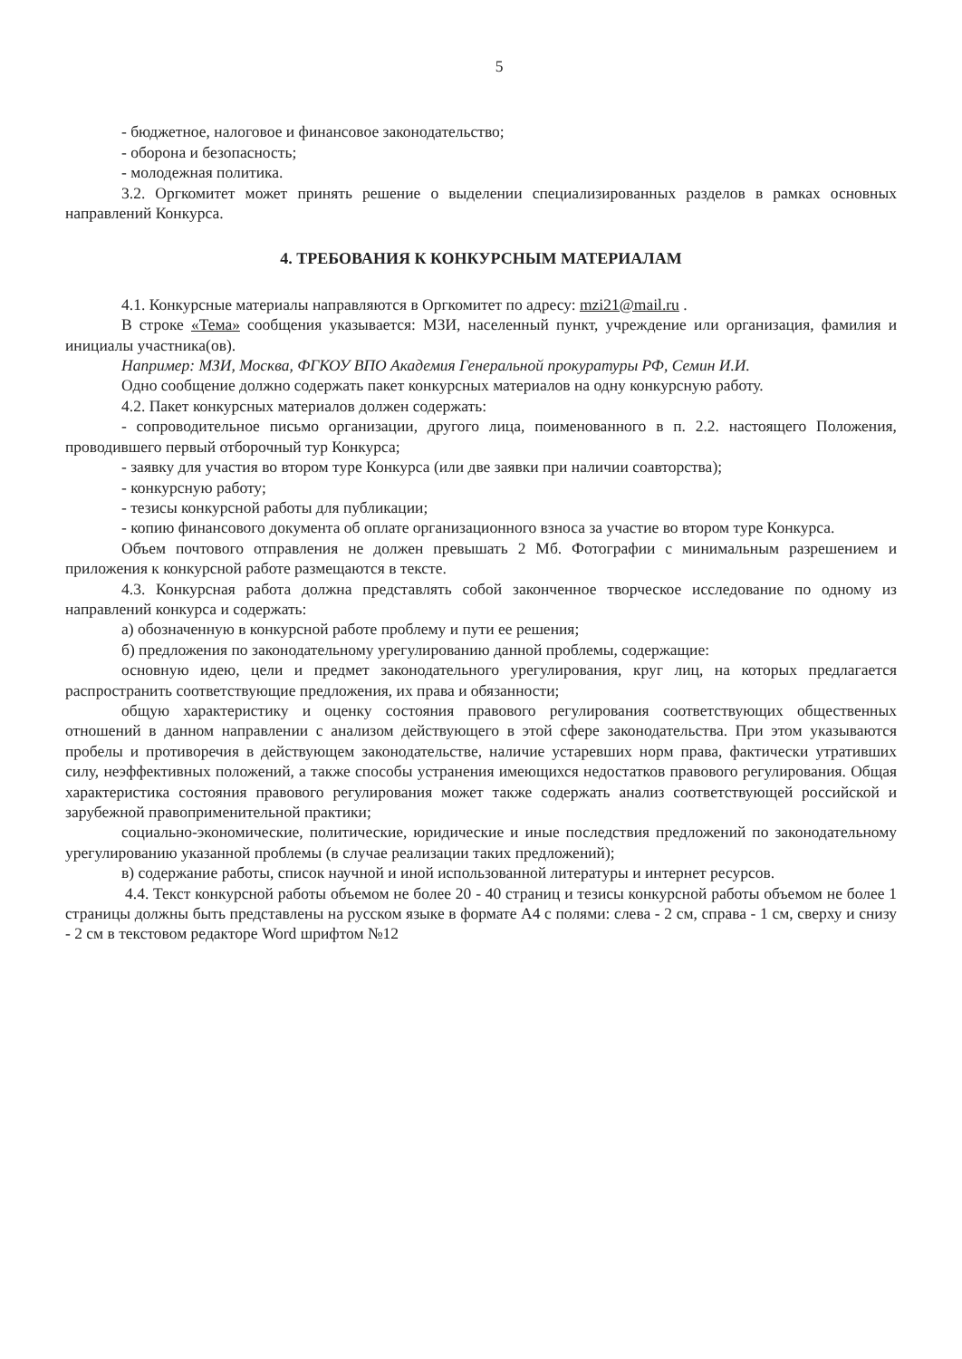5
- бюджетное, налоговое и финансовое законодательство;
- оборона и безопасность;
- молодежная политика.
3.2. Оргкомитет может принять решение о выделении специализированных разделов в рамках основных направлений Конкурса.
4. ТРЕБОВАНИЯ К КОНКУРСНЫМ МАТЕРИАЛАМ
4.1. Конкурсные материалы направляются в Оргкомитет по адресу: mzi21@mail.ru .
В строке «Тема» сообщения указывается: МЗИ, населенный пункт, учреждение или организация, фамилия и инициалы участника(ов).
Например: МЗИ, Москва, ФГКОУ ВПО Академия Генеральной прокуратуры РФ, Семин И.И.
Одно сообщение должно содержать пакет конкурсных материалов на одну конкурсную работу.
4.2. Пакет конкурсных материалов должен содержать:
- сопроводительное письмо организации, другого лица, поименованного в п. 2.2. настоящего Положения, проводившего первый отборочный тур Конкурса;
- заявку для участия во втором туре Конкурса (или две заявки при наличии соавторства);
- конкурсную работу;
- тезисы конкурсной работы для публикации;
- копию финансового документа об оплате организационного взноса за участие во втором туре Конкурса.
Объем почтового отправления не должен превышать 2 Мб. Фотографии с минимальным разрешением и приложения к конкурсной работе размещаются в тексте.
4.3. Конкурсная работа должна представлять собой законченное творческое исследование по одному из направлений конкурса и содержать:
а) обозначенную в конкурсной работе проблему и пути ее решения;
б) предложения по законодательному урегулированию данной проблемы, содержащие:
основную идею, цели и предмет законодательного урегулирования, круг лиц, на которых предлагается распространить соответствующие предложения, их права и обязанности;
общую характеристику и оценку состояния правового регулирования соответствующих общественных отношений в данном направлении с анализом действующего в этой сфере законодательства. При этом указываются пробелы и противоречия в действующем законодательстве, наличие устаревших норм права, фактически утративших силу, неэффективных положений, а также способы устранения имеющихся недостатков правового регулирования. Общая характеристика состояния правового регулирования может также содержать анализ соответствующей российской и зарубежной правоприменительной практики;
социально-экономические, политические, юридические и иные последствия предложений по законодательному урегулированию указанной проблемы (в случае реализации таких предложений);
в) содержание работы, список научной и иной использованной литературы и интернет ресурсов.
4.4. Текст конкурсной работы объемом не более 20 - 40 страниц и тезисы конкурсной работы объемом не более 1 страницы должны быть представлены на русском языке в формате А4 с полями: слева - 2 см, справа - 1 см, сверху и снизу - 2 см в текстовом редакторе Word шрифтом №12